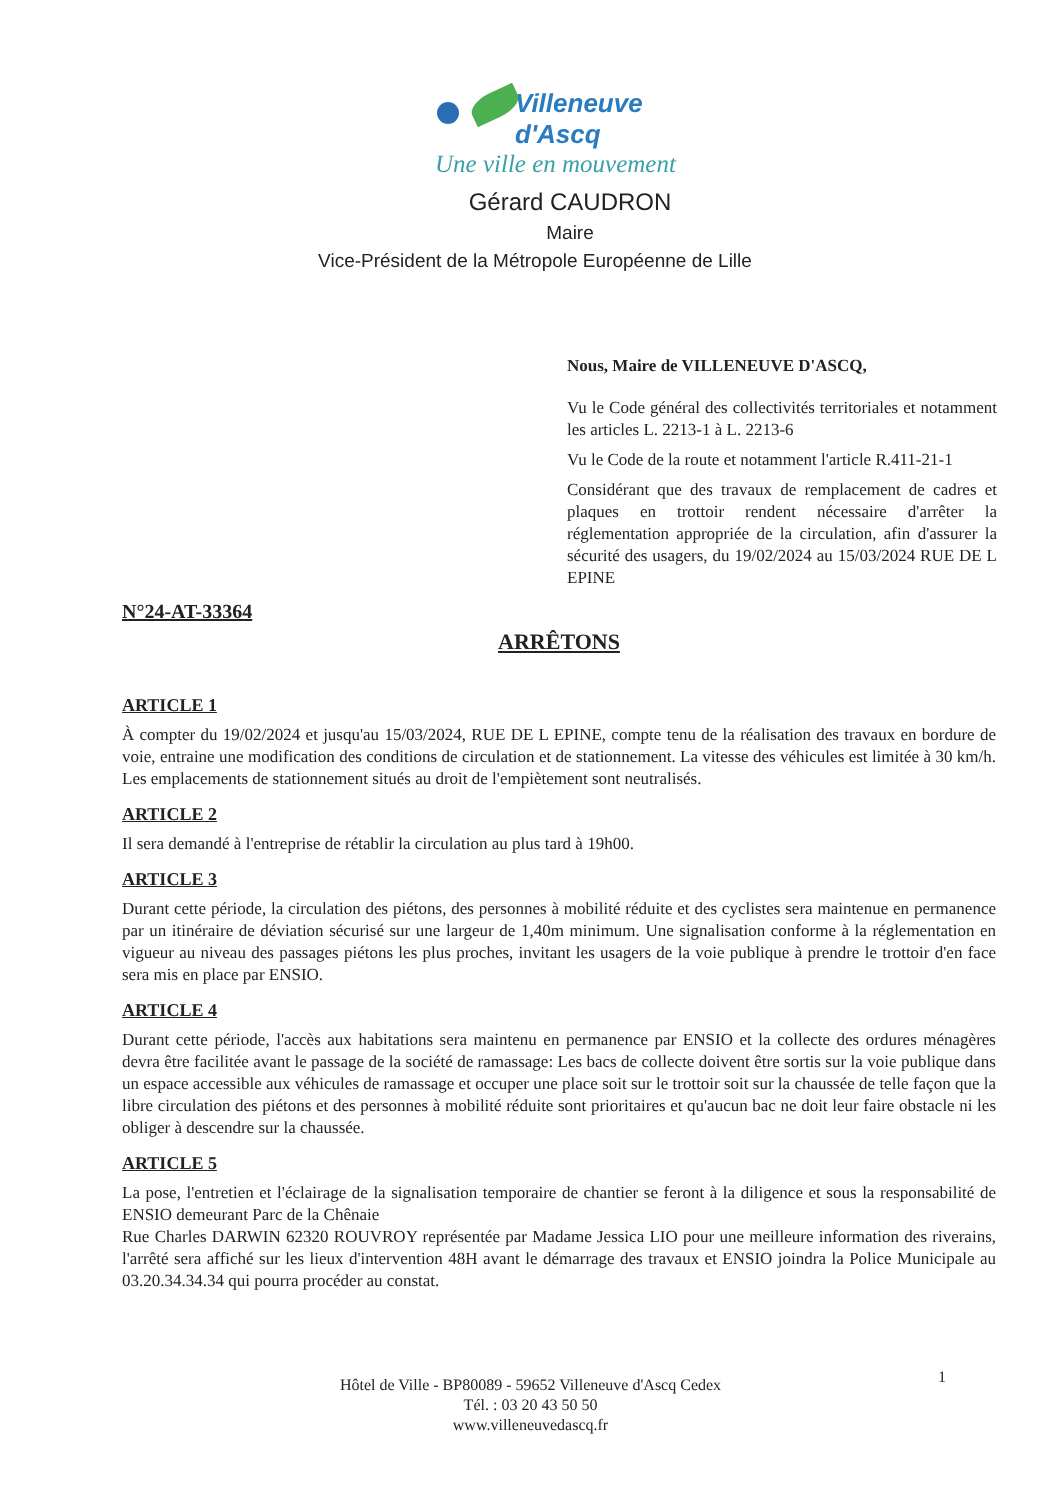Villeneuve d'Ascq
Une ville en mouvement
Gérard CAUDRON
Maire
Vice-Président de la Métropole Européenne de Lille
Nous, Maire de VILLENEUVE D'ASCQ,
Vu le Code général des collectivités territoriales et notamment les articles L. 2213-1 à L. 2213-6
Vu le Code de la route et notamment l'article R.411-21-1
Considérant que des travaux de remplacement de cadres et plaques en trottoir rendent nécessaire d'arrêter la réglementation appropriée de la circulation, afin d'assurer la sécurité des usagers, du 19/02/2024 au 15/03/2024 RUE DE L EPINE
N°24-AT-33364
ARRÊTONS
ARTICLE 1
À compter du 19/02/2024 et jusqu'au 15/03/2024, RUE DE L EPINE, compte tenu de la réalisation des travaux en bordure de voie, entraine une modification des conditions de circulation et de stationnement. La vitesse des véhicules est limitée à 30 km/h. Les emplacements de stationnement situés au droit de l'empiètement sont neutralisés.
ARTICLE 2
Il sera demandé à l'entreprise de rétablir la circulation au plus tard à 19h00.
ARTICLE 3
Durant cette période, la circulation des piétons, des personnes à mobilité réduite et des cyclistes sera maintenue en permanence par un itinéraire de déviation sécurisé sur une largeur de 1,40m minimum. Une signalisation conforme à la réglementation en vigueur au niveau des passages piétons les plus proches, invitant les usagers de la voie publique à prendre le trottoir d'en face sera mis en place par ENSIO.
ARTICLE 4
Durant cette période, l'accès aux habitations sera maintenu en permanence par ENSIO et la collecte des ordures ménagères devra être facilitée avant le passage de la société de ramassage: Les bacs de collecte doivent être sortis sur la voie publique dans un espace accessible aux véhicules de ramassage et occuper une place soit sur le trottoir soit sur la chaussée de telle façon que la libre circulation des piétons et des personnes à mobilité réduite sont prioritaires et qu'aucun bac ne doit leur faire obstacle ni les obliger à descendre sur la chaussée.
ARTICLE 5
La pose, l'entretien et l'éclairage de la signalisation temporaire de chantier se feront à la diligence et sous la responsabilité de ENSIO demeurant Parc de la Chênaie
Rue Charles DARWIN 62320 ROUVROY représentée par Madame Jessica LIO pour une meilleure information des riverains, l'arrêté sera affiché sur les lieux d'intervention 48H avant le démarrage des travaux et ENSIO joindra la Police Municipale au 03.20.34.34.34 qui pourra procéder au constat.
1
Hôtel de Ville - BP80089 - 59652 Villeneuve d'Ascq Cedex
Tél. : 03 20 43 50 50
www.villeneuvedascq.fr